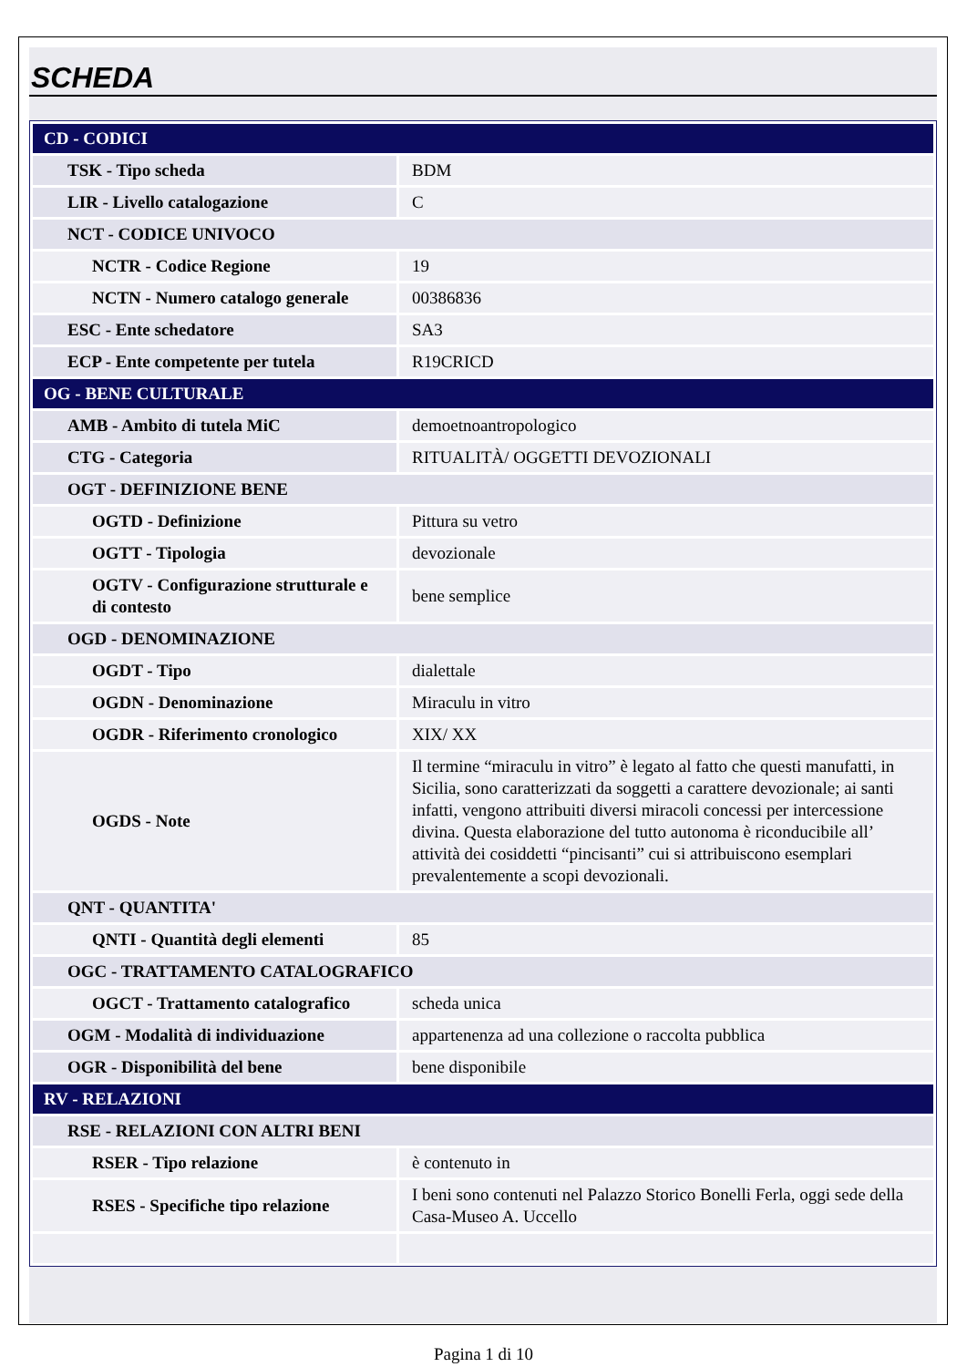SCHEDA
| CD - CODICI | |
| TSK - Tipo scheda | BDM |
| LIR - Livello catalogazione | C |
| NCT - CODICE UNIVOCO | |
| NCTR - Codice Regione | 19 |
| NCTN - Numero catalogo generale | 00386836 |
| ESC - Ente schedatore | SA3 |
| ECP - Ente competente per tutela | R19CRICD |
| OG - BENE CULTURALE | |
| AMB - Ambito di tutela MiC | demoetnoantropologico |
| CTG - Categoria | RITUALITÀ/ OGGETTI DEVOZIONALI |
| OGT - DEFINIZIONE BENE | |
| OGTD - Definizione | Pittura su vetro |
| OGTT - Tipologia | devozionale |
| OGTV - Configurazione strutturale e di contesto | bene semplice |
| OGD - DENOMINAZIONE | |
| OGDT - Tipo | dialettale |
| OGDN - Denominazione | Miraculu in vitro |
| OGDR - Riferimento cronologico | XIX/ XX |
| OGDS - Note | Il termine “miraculu in vitro” è legato al fatto che questi manufatti, in Sicilia, sono caratterizzati da soggetti a carattere devozionale; ai santi infatti, vengono attribuiti diversi miracoli concessi per intercessione divina. Questa elaborazione del tutto autonoma è riconducibile all’ attività dei cosiddetti “pincisanti” cui si attribuiscono esemplari prevalentemente a scopi devozionali. |
| QNT - QUANTITA' | |
| QNTI - Quantità degli elementi | 85 |
| OGC - TRATTAMENTO CATALOGRAFICO | |
| OGCT - Trattamento catalografico | scheda unica |
| OGM - Modalità di individuazione | appartenenza ad una collezione o raccolta pubblica |
| OGR - Disponibilità del bene | bene disponibile |
| RV - RELAZIONI | |
| RSE - RELAZIONI CON ALTRI BENI | |
| RSER - Tipo relazione | è contenuto in |
| RSES - Specifiche tipo relazione | I beni sono contenuti nel Palazzo Storico Bonelli Ferla, oggi sede della Casa-Museo A. Uccello |
Pagina 1 di 10